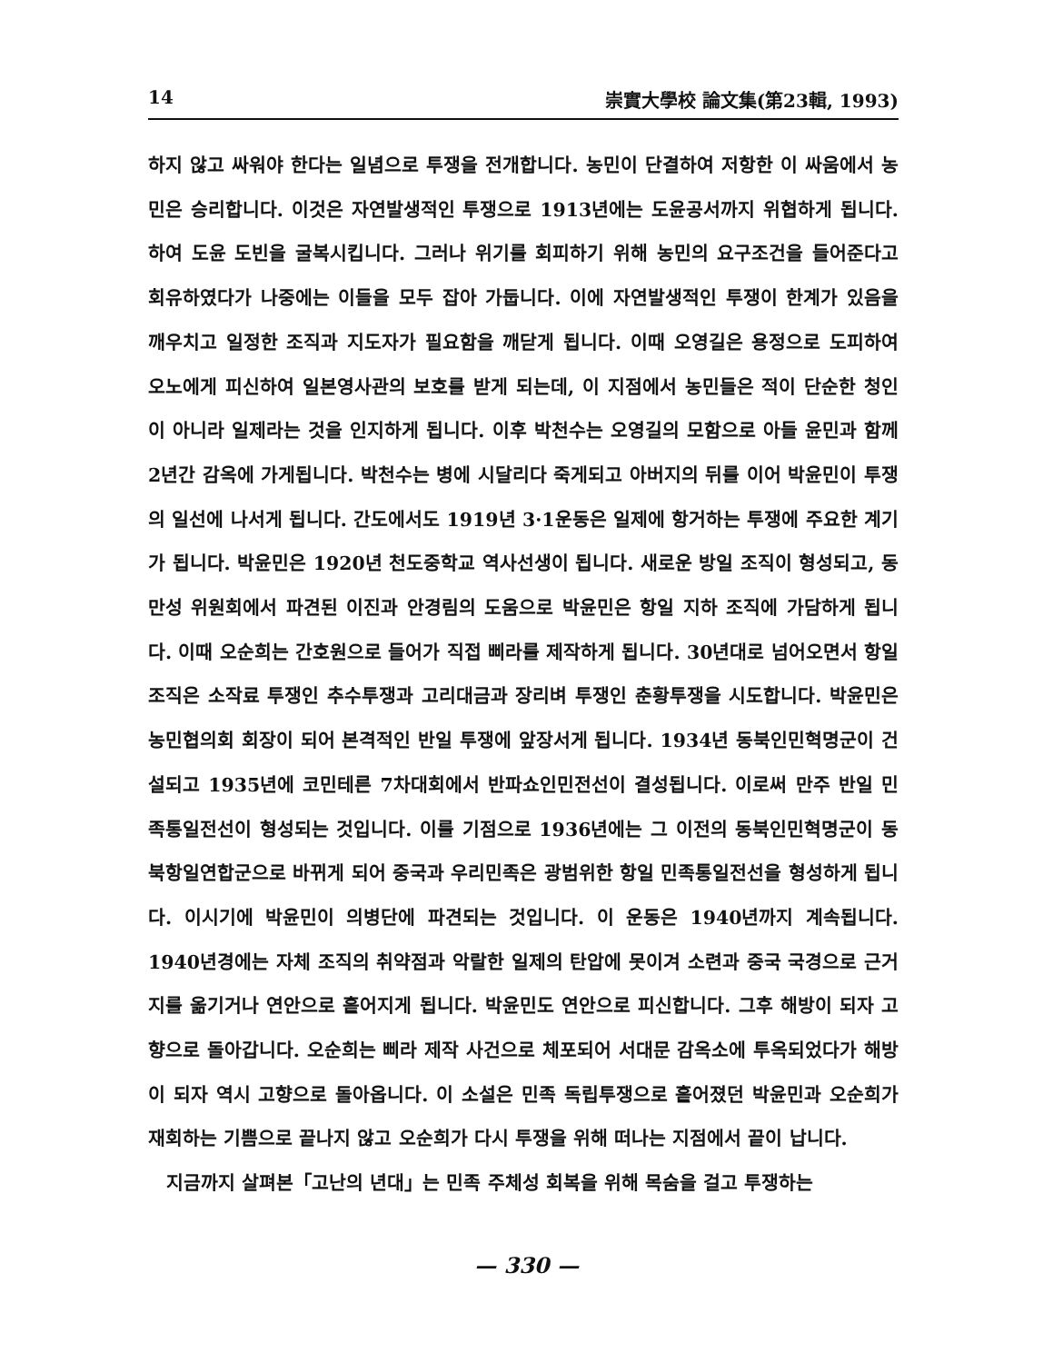14 崇實大學校 論文集(第23輯, 1993)
하지 않고 싸워야 한다는 일념으로 투쟁을 전개합니다. 농민이 단결하여 저항한 이 싸움에서 농민은 승리합니다. 이것은 자연발생적인 투쟁으로 1913년에는 도윤공서까지 위협하게 됩니다. 하여 도윤 도빈을 굴복시킵니다. 그러나 위기를 회피하기 위해 농민의 요구조건을 들어준다고 회유하였다가 나중에는 이들을 모두 잡아 가둡니다. 이에 자연발생적인 투쟁이 한계가 있음을 깨우치고 일정한 조직과 지도자가 필요함을 깨닫게 됩니다. 이때 오영길은 용정으로 도피하여 오노에게 피신하여 일본영사관의 보호를 받게 되는데, 이 지점에서 농민들은 적이 단순한 청인이 아니라 일제라는 것을 인지하게 됩니다. 이후 박천수는 오영길의 모함으로 아들 윤민과 함께 2년간 감옥에 가게됩니다. 박천수는 병에 시달리다 죽게되고 아버지의 뒤를 이어 박윤민이 투쟁의 일선에 나서게 됩니다. 간도에서도 1919년 3·1운동은 일제에 항거하는 투쟁에 주요한 계기가 됩니다. 박윤민은 1920년 천도중학교 역사선생이 됩니다. 새로운 방일 조직이 형성되고, 동만성 위원회에서 파견된 이진과 안경림의 도움으로 박윤민은 항일 지하 조직에 가담하게 됩니다. 이때 오순희는 간호원으로 들어가 직접 삐라를 제작하게 됩니다. 30년대로 넘어오면서 항일 조직은 소작료 투쟁인 추수투쟁과 고리대금과 장리벼 투쟁인 춘황투쟁을 시도합니다. 박윤민은 농민협의회 회장이 되어 본격적인 반일 투쟁에 앞장서게 됩니다. 1934년 동북인민혁명군이 건설되고 1935년에 코민테른 7차대회에서 반파쇼인민전선이 결성됩니다. 이로써 만주 반일 민족통일전선이 형성되는 것입니다. 이를 기점으로 1936년에는 그 이전의 동북인민혁명군이 동북항일연합군으로 바뀌게 되어 중국과 우리민족은 광범위한 항일 민족통일전선을 형성하게 됩니다. 이시기에 박윤민이 의병단에 파견되는 것입니다. 이 운동은 1940년까지 계속됩니다. 1940년경에는 자체 조직의 취약점과 악랄한 일제의 탄압에 못이겨 소련과 중국 국경으로 근거지를 옮기거나 연안으로 흩어지게 됩니다. 박윤민도 연안으로 피신합니다. 그후 해방이 되자 고향으로 돌아갑니다. 오순희는 삐라 제작 사건으로 체포되어 서대문 감옥소에 투옥되었다가 해방이 되자 역시 고향으로 돌아옵니다. 이 소설은 민족 독립투쟁으로 흩어졌던 박윤민과 오순희가 재회하는 기쁨으로 끝나지 않고 오순희가 다시 투쟁을 위해 떠나는 지점에서 끝이 납니다.
지금까지 살펴본「고난의 년대」는 민족 주체성 회복을 위해 목숨을 걸고 투쟁하는
— 330 —